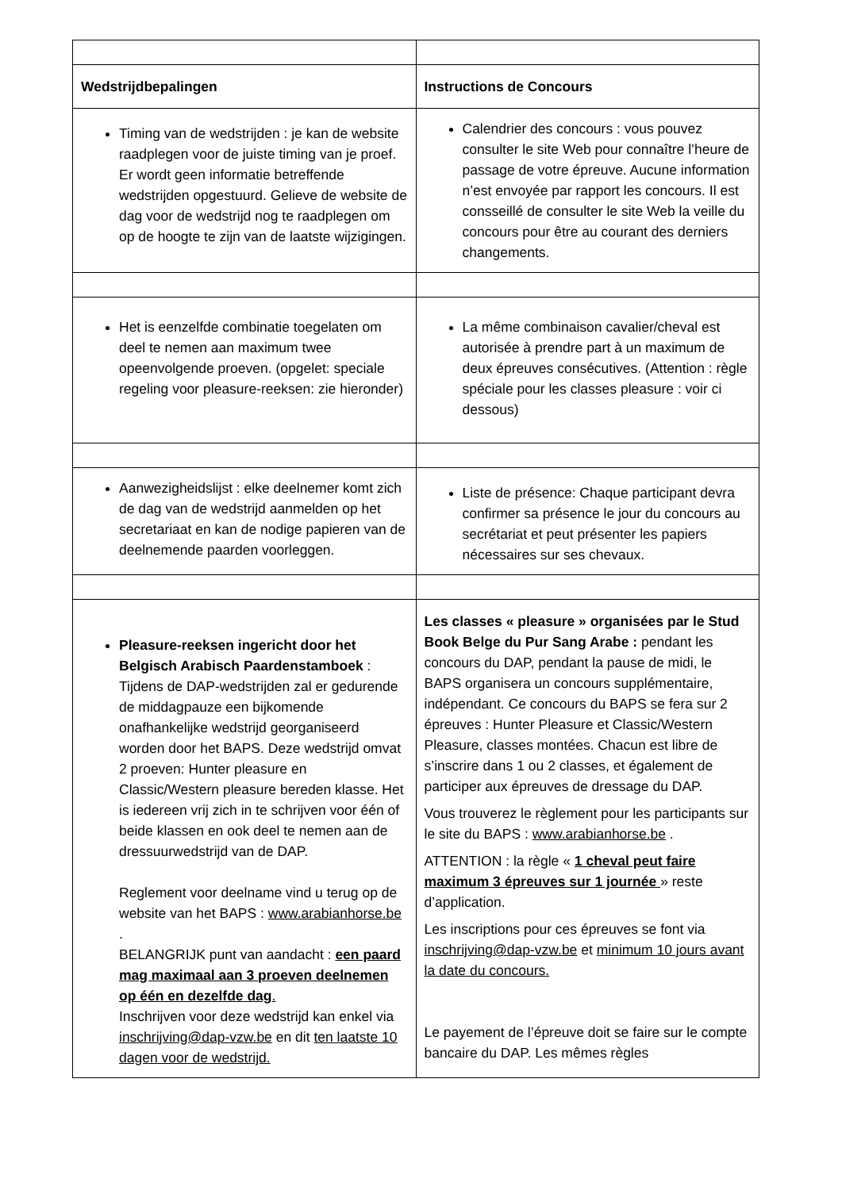| Wedstrijdbepalingen | Instructions de Concours |
| --- | --- |
| Timing van de wedstrijden : je kan de website raadplegen voor de juiste timing van je proef. Er wordt geen informatie betreffende wedstrijden opgestuurd. Gelieve de website de dag voor de wedstrijd nog te raadplegen om op de hoogte te zijn van de laatste wijzigingen. | Calendrier des concours : vous pouvez consulter le site Web pour connaître l’heure de passage de votre épreuve. Aucune information n’est envoyée par rapport les concours. Il est consseillé de consulter le site Web la veille du concours pour être au courant des derniers changements. |
| Het is eenzelfde combinatie toegelaten om deel te nemen aan maximum twee opeenvolgende proeven. (opgelet: speciale regeling voor pleasure-reeksen: zie hieronder) | La même combinaison cavalier/cheval est autorisée à prendre part à un maximum de deux épreuves consécutives. (Attention : règle spéciale pour les classes pleasure : voir ci dessous) |
| Aanwezigheidslijst : elke deelnemer komt zich de dag van de wedstrijd aanmelden op het secretariaat en kan de nodige papieren van de deelnemende paarden voorleggen. | Liste de présence: Chaque participant devra confirmer sa présence le jour du concours au secrétariat et peut présenter les papiers nécessaires sur ses chevaux. |
| Pleasure-reeksen ingericht door het Belgisch Arabisch Paardenstamboek : Tijdens de DAP-wedstrijden zal er gedurende de middagpauze een bijkomende onafhankelijke wedstrijd georganiseerd worden door het BAPS. Deze wedstrijd omvat 2 proeven: Hunter pleasure en Classic/Western pleasure bereden klasse. Het is iedereen vrij zich in te schrijven voor één of beide klassen en ook deel te nemen aan de dressuurwedstrijd van de DAP. Reglement voor deelname vind u terug op de website van het BAPS : www.arabianhorse.be . BELANGRIJK punt van aandacht : een paard mag maximaal aan 3 proeven deelnemen op één en dezelfde dag . Inschrijven voor deze wedstrijd kan enkel via inschrijving@dap-vzw.be en dit ten laatste 10 dagen voor de wedstrijd. | Les classes « pleasure » organisées par le Stud Book Belge du Pur Sang Arabe : pendant les concours du DAP, pendant la pause de midi, le BAPS organisera un concours supplémentaire, indépendant. Ce concours du BAPS se fera sur 2 épreuves : Hunter Pleasure et Classic/Western Pleasure, classes montées. Chacun est libre de s’inscrire dans 1 ou 2 classes, et également de participer aux épreuves de dressage du DAP. Vous trouverez le règlement pour les participants sur le site du BAPS : www.arabianhorse.be . ATTENTION : la règle « 1 cheval peut faire maximum 3 épreuves sur 1 journée » reste d’application. Les inscriptions pour ces épreuves se font via inschrijving@dap-vzw.be et minimum 10 jours avant la date du concours. Le payement de l’épreuve doit se faire sur le compte bancaire du DAP. Les mêmes règles |